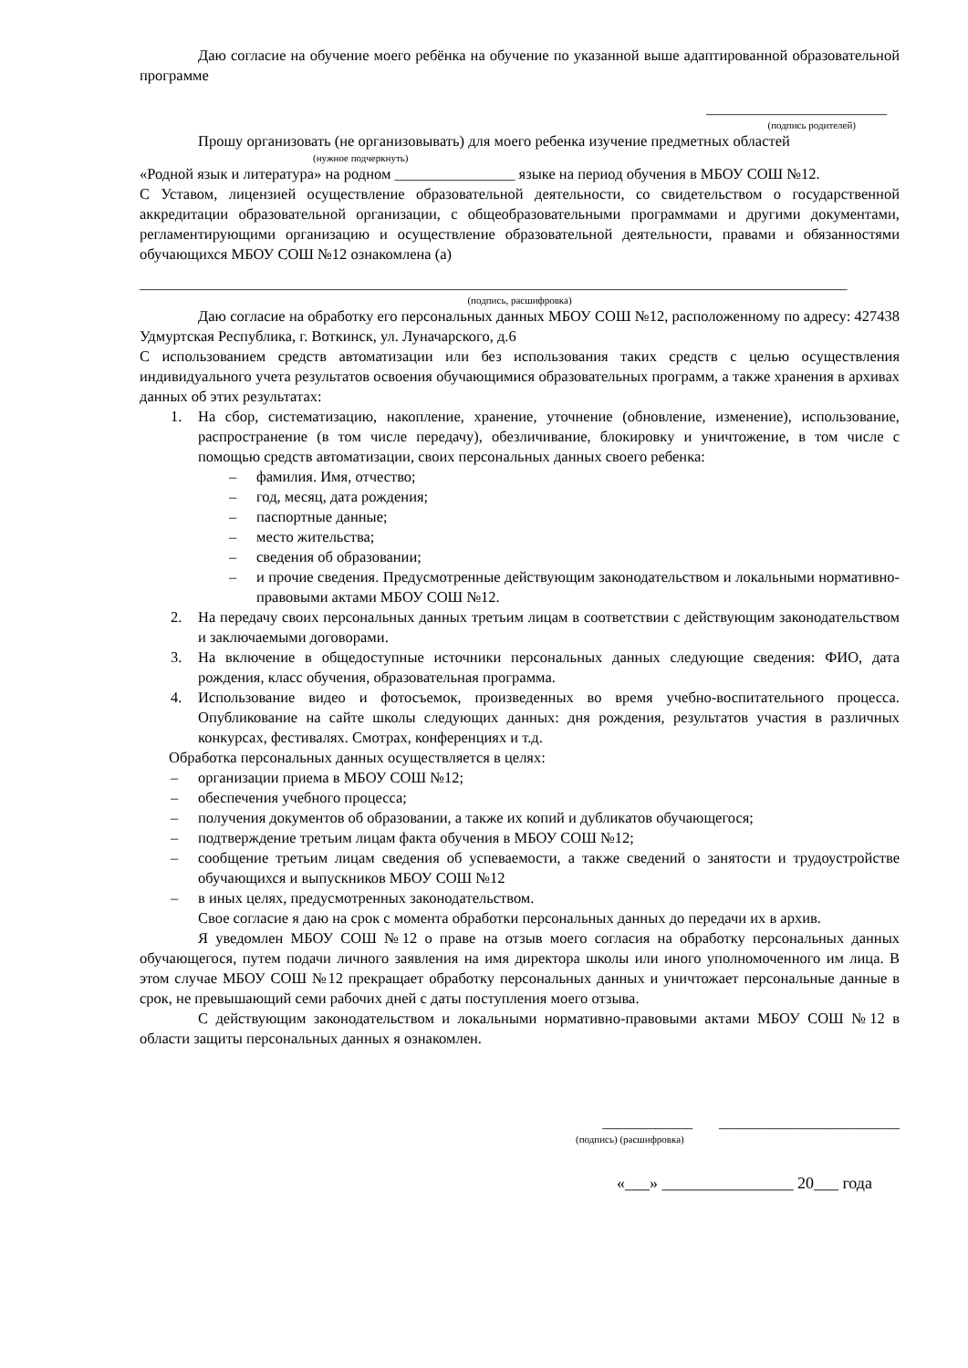Даю согласие на обучение моего ребёнка на обучение по указанной выше адаптированной образовательной программе
________________________
(подпись родителей)
Прошу организовать (не организовывать) для моего ребенка изучение предметных областей
(нужное подчеркнуть)
«Родной язык и литература» на родном ________________ языке на период обучения в МБОУ СОШ №12.
С Уставом, лицензией осуществление образовательной деятельности, со свидетельством о государственной аккредитации образовательной организации, с общеобразовательными программами и другими документами, регламентирующими организацию и осуществление образовательной деятельности, правами и обязанностями обучающихся МБОУ СОШ №12 ознакомлена (а)
______________________________________________________________________________________________
(подпись, расшифровка)
Даю согласие на обработку его персональных данных МБОУ СОШ №12, расположенному по адресу: 427438 Удмуртская Республика, г. Воткинск, ул. Луначарского, д.6
С использованием средств автоматизации или без использования таких средств с целью осуществления индивидуального учета результатов освоения обучающимися образовательных программ, а также хранения в архивах данных об этих результатах:
1. На сбор, систематизацию, накопление, хранение, уточнение (обновление, изменение), использование, распространение (в том числе передачу), обезличивание, блокировку и уничтожение, в том числе с помощью средств автоматизации, своих персональных данных своего ребенка:
– фамилия. Имя, отчество;
– год, месяц, дата рождения;
– паспортные данные;
– место жительства;
– сведения об образовании;
– и прочие сведения. Предусмотренные действующим законодательством и локальными нормативно-правовыми актами МБОУ СОШ №12.
2. На передачу своих персональных данных третьим лицам в соответствии с действующим законодательством и заключаемыми договорами.
3. На включение в общедоступные источники персональных данных следующие сведения: ФИО, дата рождения, класс обучения, образовательная программа.
4. Использование видео и фотосъемок, произведенных во время учебно-воспитательного процесса. Опубликование на сайте школы следующих данных: дня рождения, результатов участия в различных конкурсах, фестивалях. Смотрах, конференциях и т.д.
Обработка персональных данных осуществляется в целях:
– организации приема в МБОУ СОШ №12;
– обеспечения учебного процесса;
– получения документов об образовании, а также их копий и дубликатов обучающегося;
– подтверждение третьим лицам факта обучения в МБОУ СОШ №12;
– сообщение третьим лицам сведения об успеваемости, а также сведений о занятости и трудоустройстве обучающихся и выпускников МБОУ СОШ №12
– в иных целях, предусмотренных законодательством.
Свое согласие я даю на срок с момента обработки персональных данных до передачи их в архив.
Я уведомлен МБОУ СОШ №12 о праве на отзыв моего согласия на обработку персональных данных обучающегося, путем подачи личного заявления на имя директора школы или иного уполномоченного им лица. В этом случае МБОУ СОШ №12 прекращает обработку персональных данных и уничтожает персональные данные в срок, не превышающий семи рабочих дней с даты поступления моего отзыва.
С действующим законодательством и локальными нормативно-правовыми актами МБОУ СОШ №12 в области защиты персональных данных я ознакомлен.
____________ ________________________
(подпись) (расшифровка)
«___» ________________ 20___ года